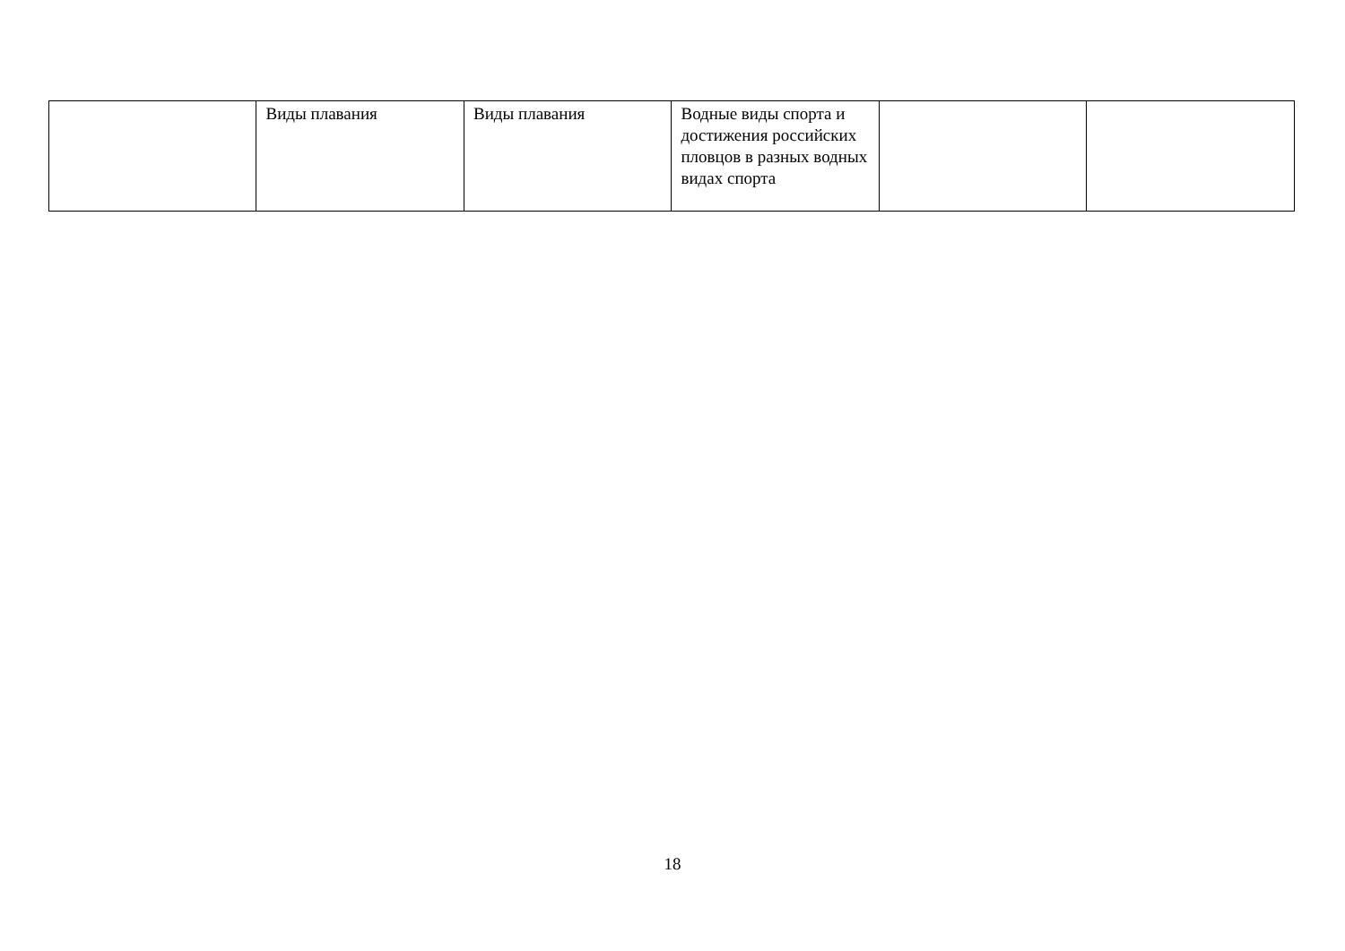| | Виды плавания | Виды плавания | Водные виды спорта и достижения российских пловцов в разных водных видах спорта | | |
18